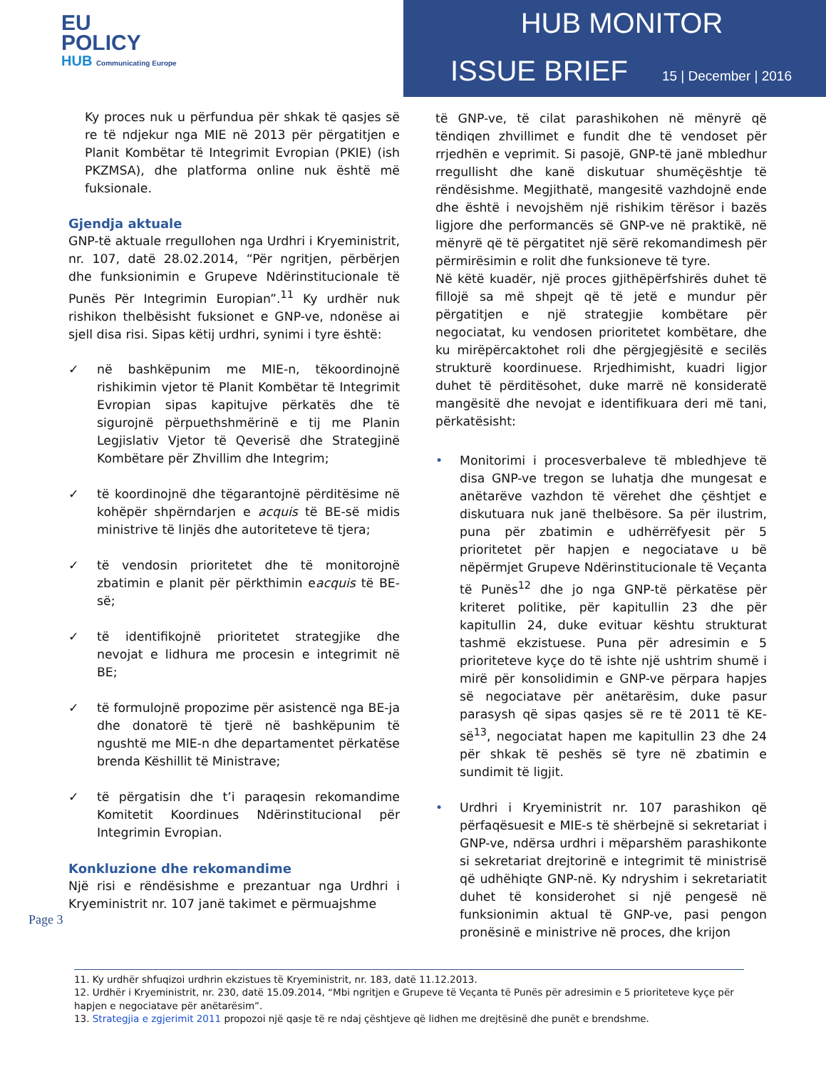EU
POLICY
HUB Communicating Europe
HUB MONITOR
ISSUE BRIEF 15 | December | 2016
Ky proces nuk u përfundua për shkak të qasjes së re të ndjekur nga MIE në 2013 për përgatitjen e Planit Kombëtar të Integrimit Evropian (PKIE) (ish PKZMSA), dhe platforma online nuk është më fuksionale.
Gjendja aktuale
GNP-të aktuale rregullohen nga Urdhri i Kryeministrit, nr. 107, datë 28.02.2014, “Për ngritjen, përbërjen dhe funksionimin e Grupeve Ndërinstitucionale të Punës Për Integrimin Europian”.<sup>11</sup> Ky urdhër nuk rishikon thelbësisht fuksionet e GNP-ve, ndonëse ai sjell disa risi. Sipas këtij urdhri, synimi i tyre është:
✓ në bashkëpunim me MIE-n, tëkoordinojnë rishikimin vjetor të Planit Kombëtar të Integrimit Evropian sipas kapitujve përkatës dhe të sigurojnë përpuethshmërinë e tij me Planin Legjislativ Vjetor të Qeverisë dhe Strategjinë Kombëtare për Zhvillim dhe Integrim;
✓ të koordinojnë dhe tëgarantojnë përditësime në kohëpër shpërndarjen e acquis të BE-së midis ministrive të linjës dhe autoriteteve të tjera;
✓ të vendosin prioritetet dhe të monitorojnë zbatimin e planit për përkthimin eacquis të BE-së;
✓ të identifikojnë prioritetet strategjike dhe nevojat e lidhura me procesin e integrimit në BE;
✓ të formulojnë propozime për asistencë nga BE-ja dhe donatorë të tjerë në bashkëpunim të ngushtë me MIE-n dhe departamentet përkatëse brenda Këshillit të Ministrave;
✓ të përgatisin dhe t’i paraqesin rekomandime Komitetit Koordinues Ndërinstitucional për Integrimin Evropian.
Konkluzione dhe rekomandime
Një risi e rëndësishme e prezantuar nga Urdhri i Kryeministrit nr. 107 janë takimet e përmuajshme
të GNP-ve, të cilat parashikohen në mënyrë që tëndiqen zhvillimet e fundit dhe të vendoset për rrjedhën e veprimit. Si pasojë, GNP-të janë mbledhur rregullisht dhe kanë diskutuar shumëçështje të rëndësishme. Megjithatë, mangesitë vazhdojnë ende dhe është i nevojshëm një rishikim tërësor i bazës ligjore dhe performancës së GNP-ve në praktikë, në mënyrë që të përgatitet një sërë rekomandimesh për përmirësimin e rolit dhe funksioneve të tyre.
Në këtë kuadër, një proces gjithëpërfshirës duhet të fillojë sa më shpejt që të jetë e mundur për përgatitjen e një strategjie kombëtare për negociatat, ku vendosen prioritetet kombëtare, dhe ku mirëpërcaktohet roli dhe përgjegjësitë e secilës strukturë koordinuese. Rrjedhimisht, kuadri ligjor duhet të përditësohet, duke marrë në konsideratë mangësitë dhe nevojat e identifikuara deri më tani, përkatësisht:
• Monitorimi i procesverbaleve të mbledhjeve të disa GNP-ve tregon se luhatja dhe mungesat e anëtarëve vazhdon të vërehet dhe çështjet e diskutuara nuk janë thelbësore. Sa për ilustrim, puna për zbatimin e udhërrëfyesit për 5 prioritetet për hapjen e negociatave u bë nëpërmjet Grupeve Ndërinstitucionale të Veçanta të Punës<sup>12</sup> dhe jo nga GNP-të përkatëse për kriteret politike, për kapitullin 23 dhe për kapitullin 24, duke evituar kështu strukturat tashmë ekzistuese. Puna për adresimin e 5 prioriteteve kyçe do të ishte një ushtrim shumë i mirë për konsolidimin e GNP-ve përpara hapjes së negociatave për anëtarësim, duke pasur parasysh që sipas qasjes së re të 2011 të KE-së<sup>13</sup>, negociatat hapen me kapitullin 23 dhe 24 për shkak të peshës së tyre në zbatimin e sundimit të ligjit.
• Urdhri i Kryeministrit nr. 107 parashikon që përfaqësuesit e MIE-s të shërbejnë si sekretariat i GNP-ve, ndërsa urdhri i mëparshëm parashikonte si sekretariat drejtorinë e integrimit të ministrisë që udhëhiqte GNP-në. Ky ndryshim i sekretariatit duhet të konsiderohet si një pengesë në funksionimin aktual të GNP-ve, pasi pengon pronësinë e ministrive në proces, dhe krijon
Page 3
11. Ky urdhër shfuqizoi urdhrin ekzistues të Kryeministrit, nr. 183, datë 11.12.2013.
12. Urdhër i Kryeministrit, nr. 230, datë 15.09.2014, “Mbi ngritjen e Grupeve të Veçanta të Punës për adresimin e 5 prioriteteve kyçe për hapjen e negociatave për anëtarësim”.
13. Strategjia e zgjerimit 2011 propozoi një qasje të re ndaj çështjeve që lidhen me drejtësinë dhe punët e brendshme.